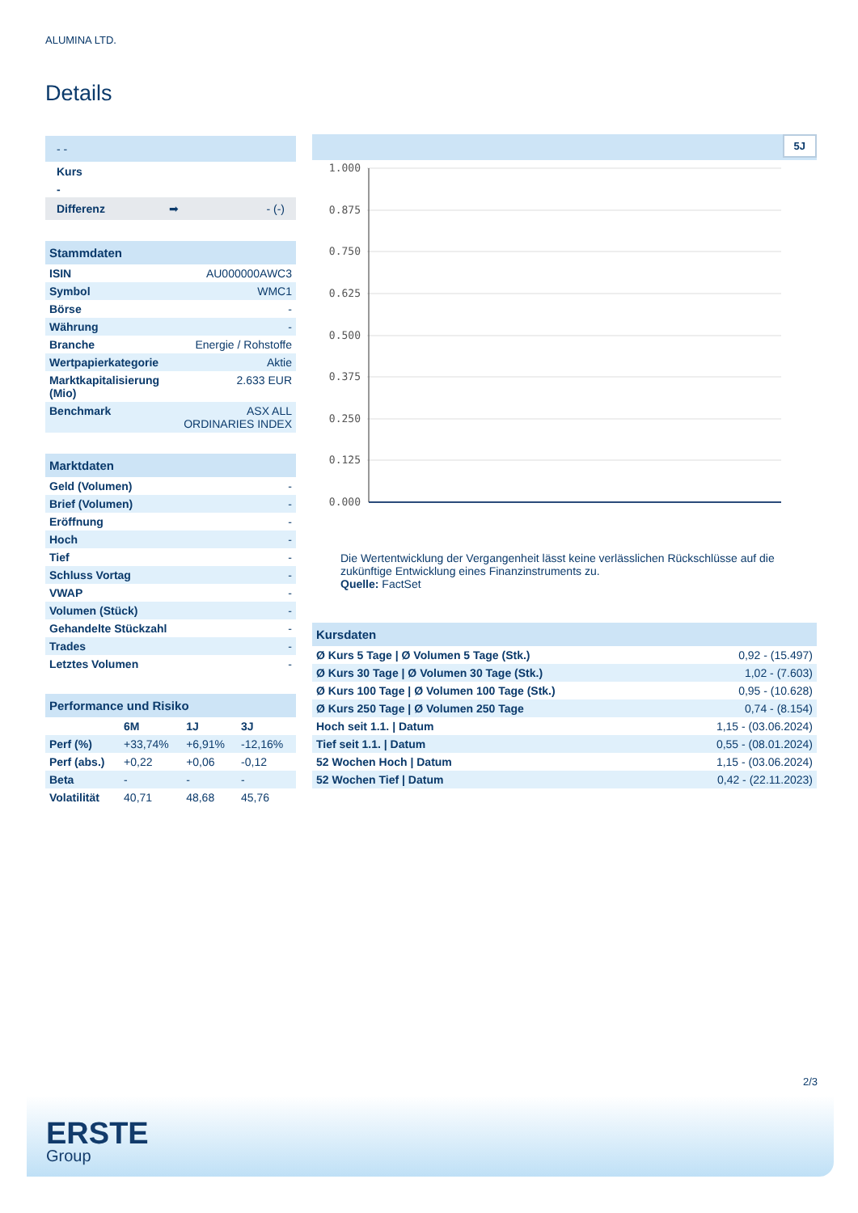ALUMINA LTD.
Details
| - - |
| Kurs |
| - |
| Differenz ➡ - (-) |
| Stammdaten | |
| ISIN | AU000000AWC3 |
| Symbol | WMC1 |
| Börse | - |
| Währung | - |
| Branche | Energie / Rohstoffe |
| Wertpapierkategorie | Aktie |
| Marktkapitalisierung (Mio) | 2.633 EUR |
| Benchmark | ASX ALL ORDINARIES INDEX |
| Marktdaten | |
| Geld (Volumen) | - |
| Brief (Volumen) | - |
| Eröffnung | - |
| Hoch | - |
| Tief | - |
| Schluss Vortag | - |
| VWAP | - |
| Volumen (Stück) | - |
| Gehandelte Stückzahl | - |
| Trades | - |
| Letztes Volumen | - |
| Performance und Risiko | | | |
| | 6M | 1J | 3J |
| Perf (%) | +33,74% | +6,91% | -12,16% |
| Perf (abs.) | +0,22 | +0,06 | -0,12 |
| Beta | - | - | - |
| Volatilität | 40,71 | 48,68 | 45,76 |
5J
1.000
0.875
0.750
0.625
0.500
0.375
0.250
0.125
0.000
Die Wertentwicklung der Vergangenheit lässt keine verlässlichen Rückschlüsse auf die zukünftige Entwicklung eines Finanzinstruments zu.
Quelle: FactSet
| Kursdaten | |
| Ø Kurs 5 Tage / Ø Volumen 5 Tage (Stk.) | 0,92 - (15.497) |
| Ø Kurs 30 Tage / Ø Volumen 30 Tage (Stk.) | 1,02 - (7.603) |
| Ø Kurs 100 Tage / Ø Volumen 100 Tage (Stk.) | 0,95 - (10.628) |
| Ø Kurs 250 Tage / Ø Volumen 250 Tage | 0,74 - (8.154) |
| Hoch seit 1.1. / Datum | 1,15 - (03.06.2024) |
| Tief seit 1.1. / Datum | 0,55 - (08.01.2024) |
| 52 Wochen Hoch / Datum | 1,15 - (03.06.2024) |
| 52 Wochen Tief / Datum | 0,42 - (22.11.2023) |
2/3
ERSTE
Group